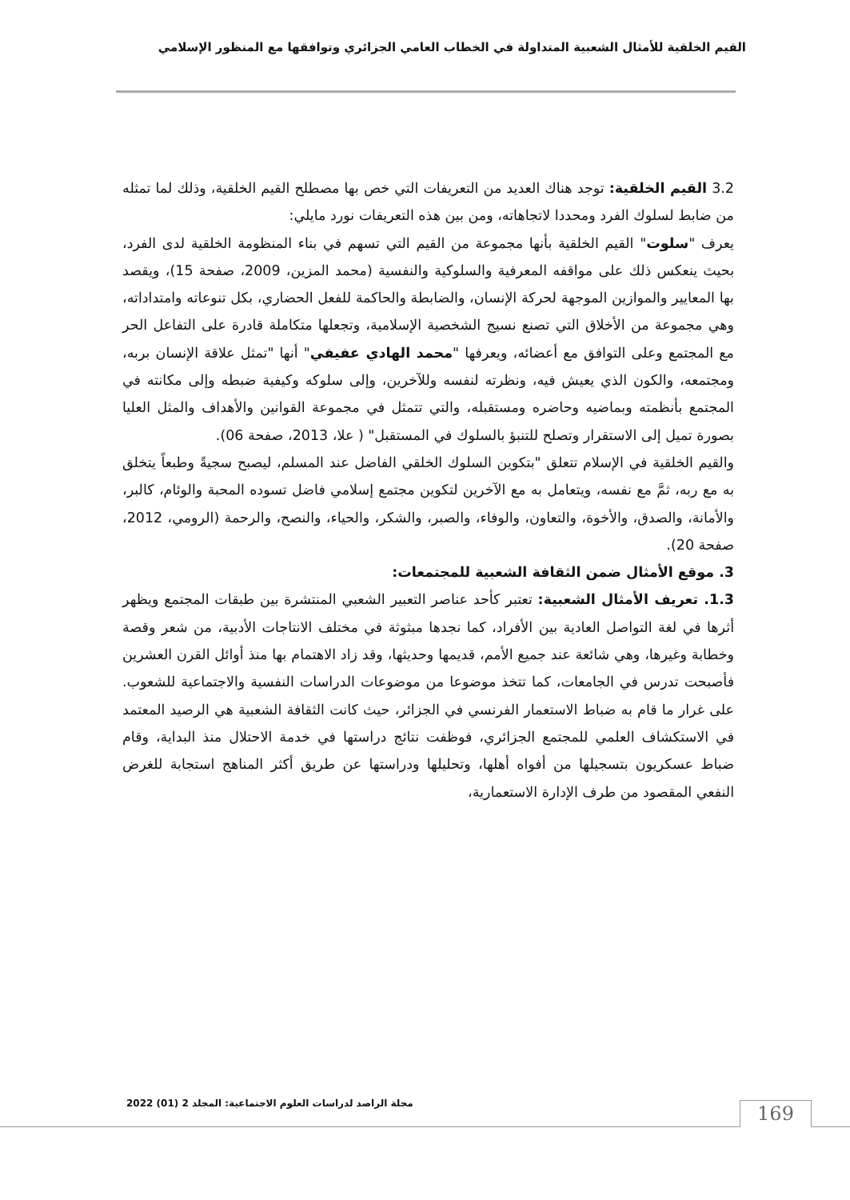القيم الخلقية للأمثال الشعبية المتداولة في الخطاب العامي الجزائري وتوافقها مع المنظور الإسلامي
3.2 القيم الخلقية: توجد هناك العديد من التعريفات التي خص بها مصطلح القيم الخلقية، وذلك لما تمثله من ضابط لسلوك الفرد ومحددا لاتجاهاته، ومن بين هذه التعريفات نورد مايلي:
يعرف "سلوت" القيم الخلقية بأنها مجموعة من القيم التي تسهم في بناء المنظومة الخلقية لدى الفرد، بحيث ينعكس ذلك على مواقفه المعرفية والسلوكية والنفسية (محمد المزين، 2009، صفحة 15)، ويقصد بها المعايير والموازين الموجهة لحركة الإنسان، والضابطة والحاكمة للفعل الحضاري، بكل تنوعاته وامتداداته، وهي مجموعة من الأخلاق التي تصنع نسيج الشخصية الإسلامية، وتجعلها متكاملة قادرة على التفاعل الحر مع المجتمع وعلى التوافق مع أعضائه، ويعرفها "محمد الهادي عفيفي" أنها "تمثل علاقة الإنسان بربه، ومجتمعه، والكون الذي يعيش فيه، ونظرته لنفسه وللآخرين، وإلى سلوكه وكيفية ضبطه وإلى مكانته في المجتمع بأنظمته وبماضيه وحاضره ومستقبله، والتي تتمثل في مجموعة القوانين والأهداف والمثل العليا بصورة تميل إلى الاستقرار وتصلح للتنبؤ بالسلوك في المستقبل" ( علا، 2013، صفحة 06).
والقيم الخلقية في الإسلام تتعلق "بتكوين السلوك الخلقي الفاضل عند المسلم، ليصبح سجيةً وطبعاً يتخلق به مع ربه، ثمَّ مع نفسه، ويتعامل به مع الآخرين لتكوين مجتمع إسلامي فاضل تسوده المحبة والوئام، كالبر، والأمانة، والصدق، والأخوة، والتعاون، والوفاء، والصبر، والشكر، والحياء، والنصح، والرحمة (الرومي، 2012، صفحة 20).
3. موقع الأمثال ضمن الثقافة الشعبية للمجتمعات:
1.3. تعريف الأمثال الشعبية: تعتبر كأحد عناصر التعبير الشعبي المنتشرة بين طبقات المجتمع ويظهر أثرها في لغة التواصل العادية بين الأفراد، كما نجدها مبثوثة في مختلف الانتاجات الأدبية، من شعر وقصة وخطابة وغيرها، وهي شائعة عند جميع الأمم، قديمها وحديثها، وقد زاد الاهتمام بها منذ أوائل القرن العشرين فأصبحت تدرس في الجامعات، كما تتخذ موضوعا من موضوعات الدراسات النفسية والاجتماعية للشعوب. على غرار ما قام به ضباط الاستعمار الفرنسي في الجزائر، حيث كانت الثقافة الشعبية هي الرصيد المعتمد في الاستكشاف العلمي للمجتمع الجزائري، فوظفت نتائج دراستها في خدمة الاحتلال منذ البداية، وقام ضباط عسكريون بتسجيلها من أفواه أهلها، وتحليلها ودراستها عن طريق أكثر المناهج استجابة للغرض النفعي المقصود من طرف الإدارة الاستعمارية،
مجلة الراصد لدراسات العلوم الاجتماعية: المجلد 2 (01) 2022
169